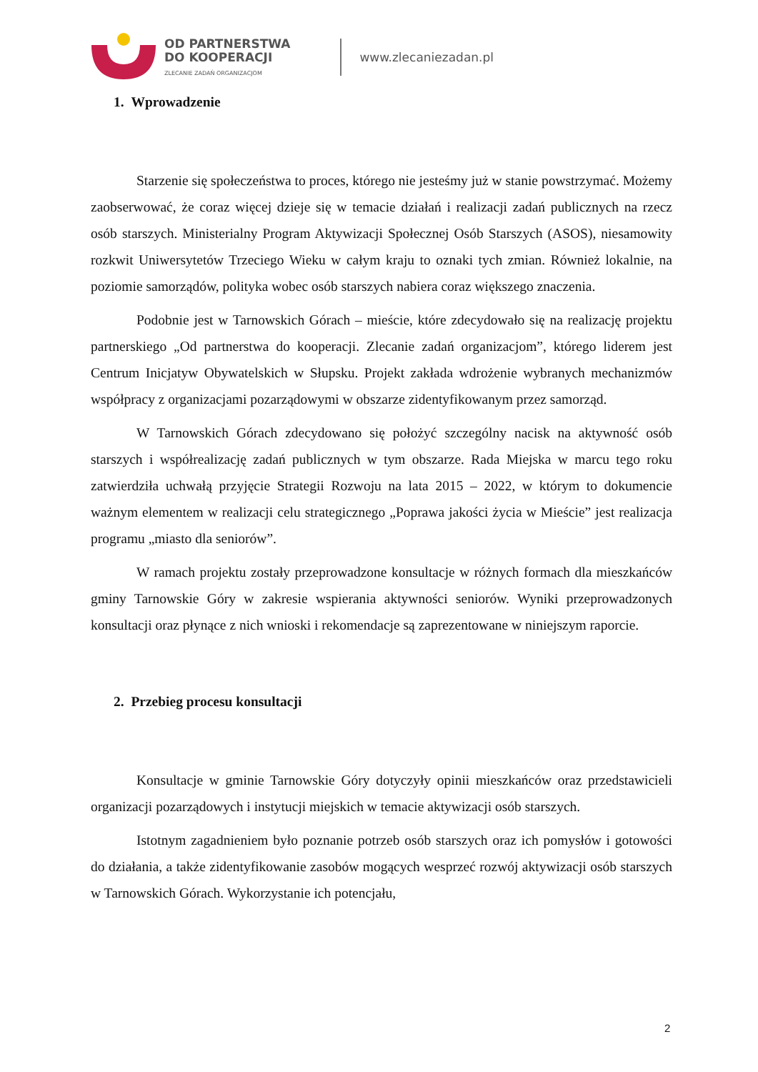OD PARTNERSTWA
DO KOOPERACJI
ZLECANIE ZADAŃ ORGANIZACJOM
www.zlecaniezadan.pl
1. Wprowadzenie
Starzenie się społeczeństwa to proces, którego nie jesteśmy już w stanie powstrzymać. Możemy zaobserwować, że coraz więcej dzieje się w temacie działań i realizacji zadań publicznych na rzecz osób starszych. Ministerialny Program Aktywizacji Społecznej Osób Starszych (ASOS), niesamowity rozkwit Uniwersytetów Trzeciego Wieku w całym kraju to oznaki tych zmian. Również lokalnie, na poziomie samorządów, polityka wobec osób starszych nabiera coraz większego znaczenia.
Podobnie jest w Tarnowskich Górach – mieście, które zdecydowało się na realizację projektu partnerskiego „Od partnerstwa do kooperacji. Zlecanie zadań organizacjom”, którego liderem jest Centrum Inicjatyw Obywatelskich w Słupsku. Projekt zakłada wdrożenie wybranych mechanizmów współpracy z organizacjami pozarządowymi w obszarze zidentyfikowanym przez samorząd.
W Tarnowskich Górach zdecydowano się położyć szczególny nacisk na aktywność osób starszych i współrealizację zadań publicznych w tym obszarze. Rada Miejska w marcu tego roku zatwierdziła uchwałą przyjęcie Strategii Rozwoju na lata 2015 – 2022, w którym to dokumencie ważnym elementem w realizacji celu strategicznego „Poprawa jakości życia w Mieście” jest realizacja programu „miasto dla seniorów”.
W ramach projektu zostały przeprowadzone konsultacje w różnych formach dla mieszkańców gminy Tarnowskie Góry w zakresie wspierania aktywności seniorów. Wyniki przeprowadzonych konsultacji oraz płynące z nich wnioski i rekomendacje są zaprezentowane w niniejszym raporcie.
2. Przebieg procesu konsultacji
Konsultacje w gminie Tarnowskie Góry dotyczyły opinii mieszkańców oraz przedstawicieli organizacji pozarządowych i instytucji miejskich w temacie aktywizacji osób starszych.
Istotnym zagadnieniem było poznanie potrzeb osób starszych oraz ich pomysłów i gotowości do działania, a także zidentyfikowanie zasobów mogących wesprzeć rozwój aktywizacji osób starszych w Tarnowskich Górach. Wykorzystanie ich potencjału,
2